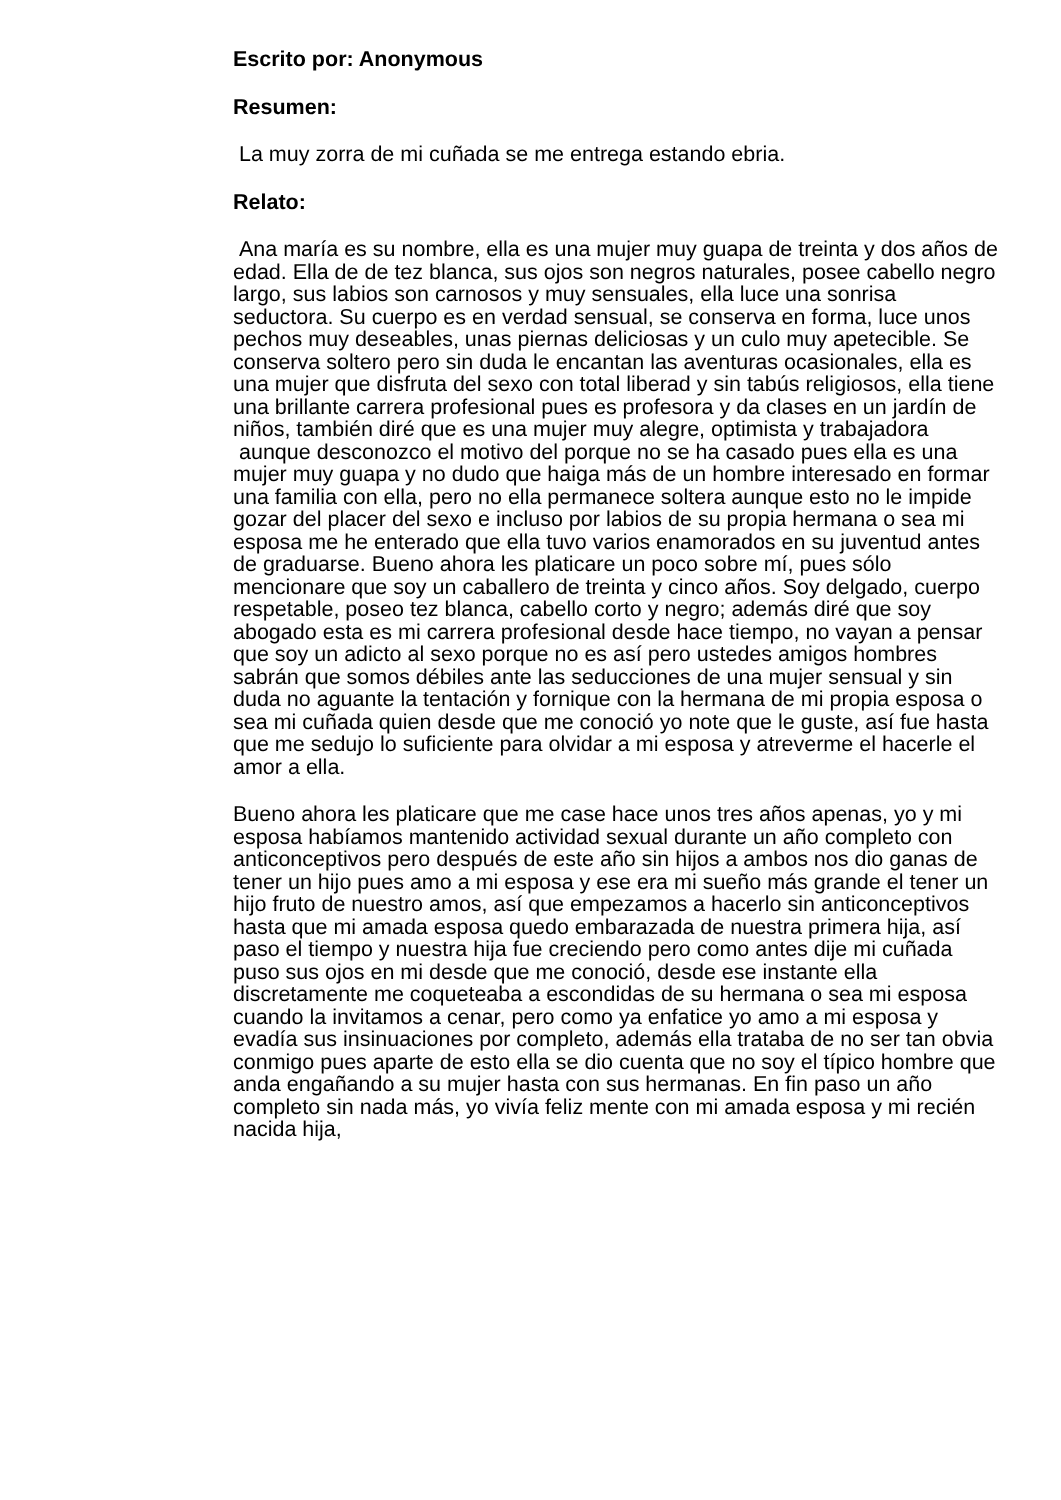Escrito por: Anonymous
Resumen:
La muy zorra de mi cuñada se me entrega estando ebria.
Relato:
Ana maría es su nombre, ella es una mujer muy guapa de treinta y dos años de edad. Ella de de tez blanca, sus ojos son negros naturales, posee cabello negro largo, sus labios son carnosos y muy sensuales, ella luce una sonrisa seductora. Su cuerpo es en verdad sensual, se conserva en forma, luce unos pechos muy deseables, unas piernas deliciosas y un culo muy apetecible. Se conserva soltero pero sin duda le encantan las aventuras ocasionales, ella es una mujer que disfruta del sexo con total liberad y sin tabús religiosos, ella tiene una brillante carrera profesional pues es profesora y da clases en un jardín de niños, también diré que es una mujer muy alegre, optimista y trabajadora aunque desconozco el motivo del porque no se ha casado pues ella es una mujer muy guapa y no dudo que haiga más de un hombre interesado en formar una familia con ella, pero no ella permanece soltera aunque esto no le impide gozar del placer del sexo e incluso por labios de su propia hermana o sea mi esposa me he enterado que ella tuvo varios enamorados en su juventud antes de graduarse. Bueno ahora les platicare un poco sobre mí, pues sólo mencionare que soy un caballero de treinta y cinco años. Soy delgado, cuerpo respetable, poseo tez blanca, cabello corto y negro; además diré que soy abogado esta es mi carrera profesional desde hace tiempo, no vayan a pensar que soy un adicto al sexo porque no es así pero ustedes amigos hombres sabrán que somos débiles ante las seducciones de una mujer sensual y sin duda no aguante la tentación y fornique con la hermana de mi propia esposa o sea mi cuñada quien desde que me conoció yo note que le guste, así fue hasta que me sedujo lo suficiente para olvidar a mi esposa y atreverme el hacerle el amor a ella.
Bueno ahora les platicare que me case hace unos tres años apenas, yo y mi esposa habíamos mantenido actividad sexual durante un año completo con anticonceptivos pero después de este año sin hijos a ambos nos dio ganas de tener un hijo pues amo a mi esposa y ese era mi sueño más grande el tener un hijo fruto de nuestro amos, así que empezamos a hacerlo sin anticonceptivos hasta que mi amada esposa quedo embarazada de nuestra primera hija, así paso el tiempo y nuestra hija fue creciendo pero como antes dije mi cuñada puso sus ojos en mi desde que me conoció, desde ese instante ella discretamente me coqueteaba a escondidas de su hermana o sea mi esposa cuando la invitamos a cenar, pero como ya enfatice yo amo a mi esposa y evadía sus insinuaciones por completo, además ella trataba de no ser tan obvia conmigo pues aparte de esto ella se dio cuenta que no soy el típico hombre que anda engañando a su mujer hasta con sus hermanas. En fin paso un año completo sin nada más, yo vivía feliz mente con mi amada esposa y mi recién nacida hija,